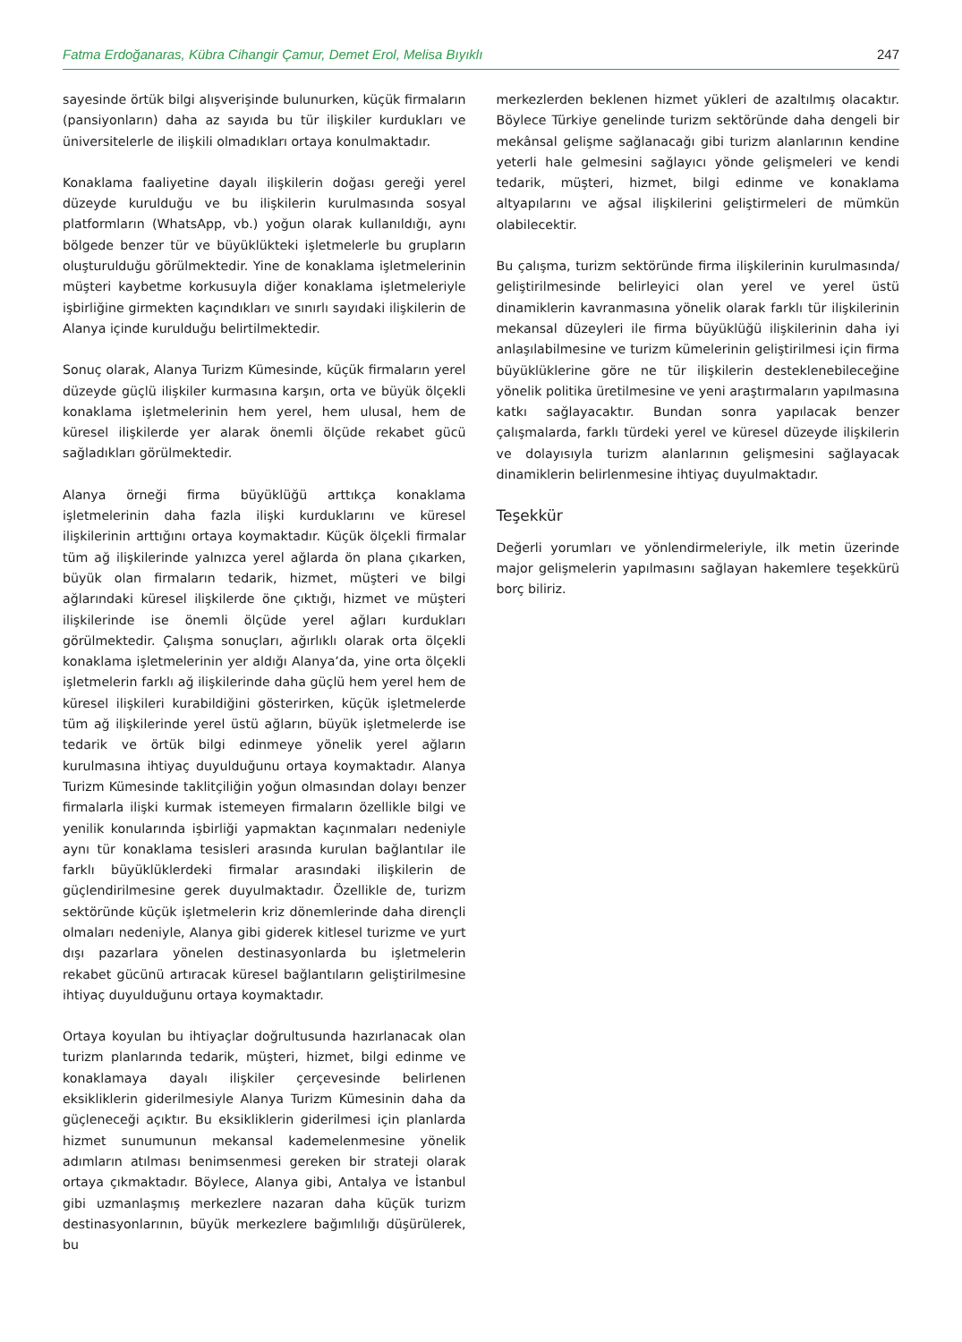Fatma Erdoğanaras, Kübra Cihangir Çamur, Demet Erol, Melisa Bıyıklı 247
sayesinde örtük bilgi alışverişinde bulunurken, küçük firmaların (pansiyonların) daha az sayıda bu tür ilişkiler kurdukları ve üniversitelerle de ilişkili olmadıkları ortaya konulmaktadır.
Konaklama faaliyetine dayalı ilişkilerin doğası gereği yerel düzeyde kurulduğu ve bu ilişkilerin kurulmasında sosyal platformların (WhatsApp, vb.) yoğun olarak kullanıldığı, aynı bölgede benzer tür ve büyüklükteki işletmelerle bu grupların oluşturulduğu görülmektedir. Yine de konaklama işletmelerinin müşteri kaybetme korkusuyla diğer konaklama işletmeleriyle işbirliğine girmekten kaçındıkları ve sınırlı sayıdaki ilişkilerin de Alanya içinde kurulduğu belirtilmektedir.
Sonuç olarak, Alanya Turizm Kümesinde, küçük firmaların yerel düzeyde güçlü ilişkiler kurmasına karşın, orta ve büyük ölçekli konaklama işletmelerinin hem yerel, hem ulusal, hem de küresel ilişkilerde yer alarak önemli ölçüde rekabet gücü sağladıkları görülmektedir.
Alanya örneği firma büyüklüğü arttıkça konaklama işletmelerinin daha fazla ilişki kurduklarını ve küresel ilişkilerinin arttığını ortaya koymaktadır. Küçük ölçekli firmalar tüm ağ ilişkilerinde yalnızca yerel ağlarda ön plana çıkarken, büyük olan firmaların tedarik, hizmet, müşteri ve bilgi ağlarındaki küresel ilişkilerde öne çıktığı, hizmet ve müşteri ilişkilerinde ise önemli ölçüde yerel ağları kurdukları görülmektedir. Çalışma sonuçları, ağırlıklı olarak orta ölçekli konaklama işletmelerinin yer aldığı Alanya’da, yine orta ölçekli işletmelerin farklı ağ ilişkilerinde daha güçlü hem yerel hem de küresel ilişkileri kurabildiğini gösterirken, küçük işletmelerde tüm ağ ilişkilerinde yerel üstü ağların, büyük işletmelerde ise tedarik ve örtük bilgi edinmeye yönelik yerel ağların kurulmasına ihtiyaç duyulduğunu ortaya koymaktadır. Alanya Turizm Kümesinde taklitçiliğin yoğun olmasından dolayı benzer firmalarla ilişki kurmak istemeyen firmaların özellikle bilgi ve yenilik konularında işbirliği yapmaktan kaçınmaları nedeniyle aynı tür konaklama tesisleri arasında kurulan bağlantılar ile farklı büyüklüklerdeki firmalar arasındaki ilişkilerin de güçlendirilmesine gerek duyulmaktadır. Özellikle de, turizm sektöründe küçük işletmelerin kriz dönemlerinde daha dirençli olmaları nedeniyle, Alanya gibi giderek kitlesel turizme ve yurt dışı pazarlara yönelen destinasyonlarda bu işletmelerin rekabet gücünü artıracak küresel bağlantıların geliştirilmesine ihtiyaç duyulduğunu ortaya koymaktadır.
Ortaya koyulan bu ihtiyaçlar doğrultusunda hazırlanacak olan turizm planlarında tedarik, müşteri, hizmet, bilgi edinme ve konaklamaya dayalı ilişkiler çerçevesinde belirlenen eksikliklerin giderilmesiyle Alanya Turizm Kümesinin daha da güçleneceği açıktır. Bu eksikliklerin giderilmesi için planlarda hizmet sunumunun mekansal kademelenmesine yönelik adımların atılması benimsenmesi gereken bir strateji olarak ortaya çıkmaktadır. Böylece, Alanya gibi, Antalya ve İstanbul gibi uzmanlaşmış merkezlere nazaran daha küçük turizm destinasyonlarının, büyük merkezlere bağımlılığı düşürülerek, bu
merkezlerden beklenen hizmet yükleri de azaltılmış olacaktır. Böylece Türkiye genelinde turizm sektöründe daha dengeli bir mekânsal gelişme sağlanacağı gibi turizm alanlarının kendine yeterli hale gelmesini sağlayıcı yönde gelişmeleri ve kendi tedarik, müşteri, hizmet, bilgi edinme ve konaklama altyapılarını ve ağsal ilişkilerini geliştirmeleri de mümkün olabilecektir.
Bu çalışma, turizm sektöründe firma ilişkilerinin kurulmasında/ geliştirilmesinde belirleyici olan yerel ve yerel üstü dinamiklerin kavranmasına yönelik olarak farklı tür ilişkilerinin mekansal düzeyleri ile firma büyüklüğü ilişkilerinin daha iyi anlaşılabilmesine ve turizm kümelerinin geliştirilmesi için firma büyüklüklerine göre ne tür ilişkilerin desteklenebileceğine yönelik politika üretilmesine ve yeni araştırmaların yapılmasına katkı sağlayacaktır. Bundan sonra yapılacak benzer çalışmalarda, farklı türdeki yerel ve küresel düzeyde ilişkilerin ve dolayısıyla turizm alanlarının gelişmesini sağlayacak dinamiklerin belirlenmesine ihtiyaç duyulmaktadır.
Teşekkür
Değerli yorumları ve yönlendirmeleriyle, ilk metin üzerinde major gelişmelerin yapılmasını sağlayan hakemlere teşekkürü borç biliriz.